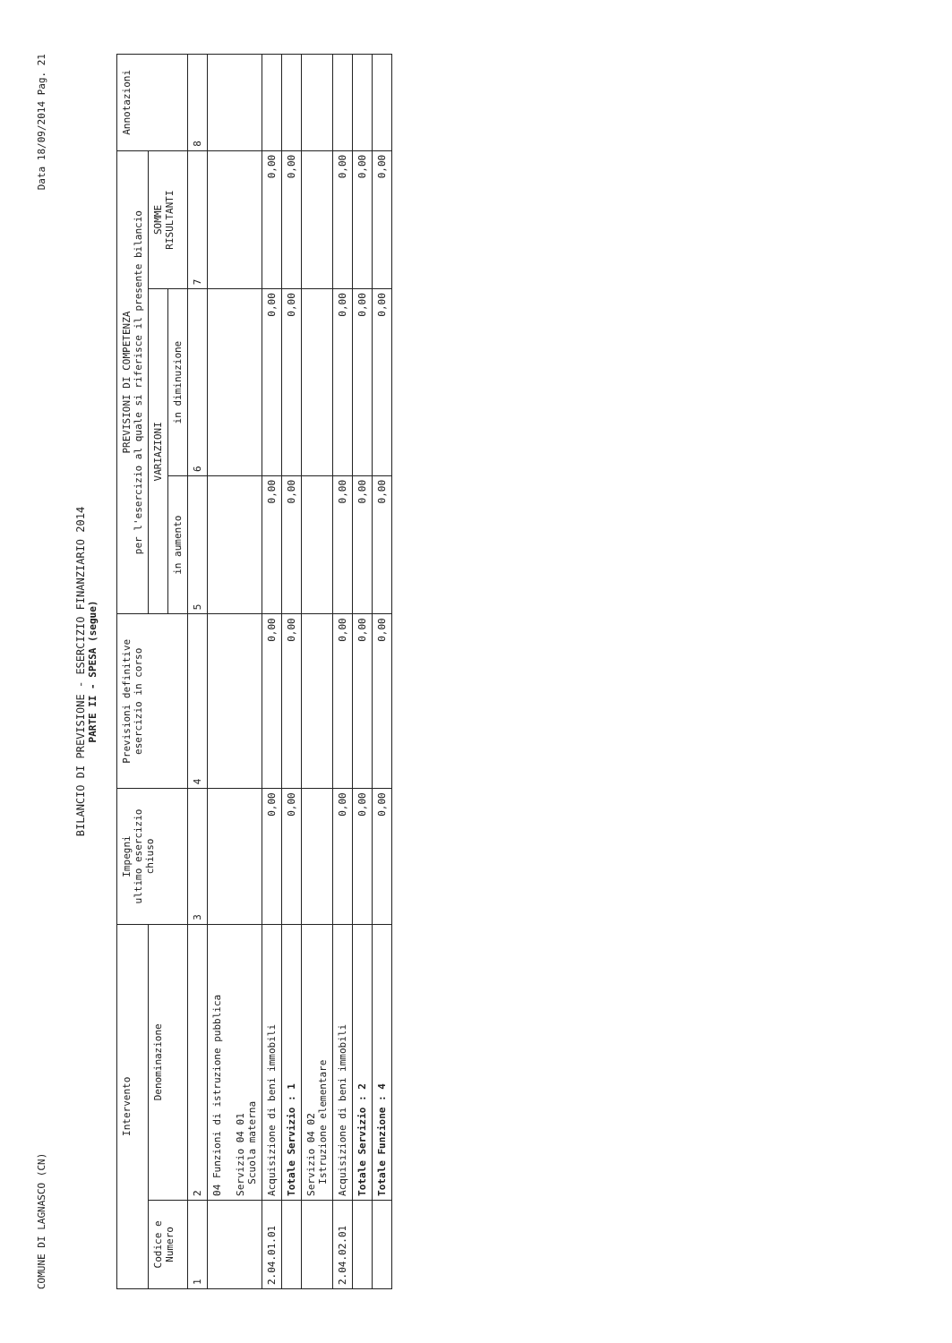COMUNE DI LAGNASCO (CN) Data 18/09/2014 Pag. 21
BILANCIO DI PREVISIONE - ESERCIZIO FINANZIARIO 2014
PARTE II - SPESA (segue)
| Intervento | | Impegni ultimo esercizio chiuso | Previsioni definitive esercizio in corso | PREVISIONI DI COMPETENZA per l'esercizio al quale si riferisce il presente bilancio | | | Annotazioni |
| --- | --- | --- | --- | --- | --- | --- | --- |
| Codice e Numero | Denominazione | | | VARIAZIONI | | SOMME RISULTANTI | |
| | | | | in aumento | in diminuzione | | |
| 1 | 2 | 3 | 4 | 5 | 6 | 7 | 8 |
| | 04 Funzioni di istruzione pubblica Servizio 04 01 Scuola materna | | | | | | |
| 2.04.01.01 | Acquisizione di beni immobili | 0,00 | 0,00 | 0,00 | 0,00 | 0,00 | |
| | Totale Servizio : 1 | 0,00 | 0,00 | 0,00 | 0,00 | 0,00 | |
| | Servizio 04 02 Istruzione elementare | | | | | | |
| 2.04.02.01 | Acquisizione di beni immobili | 0,00 | 0,00 | 0,00 | 0,00 | 0,00 | |
| | Totale Servizio : 2 | 0,00 | 0,00 | 0,00 | 0,00 | 0,00 | |
| | Totale Funzione : 4 | 0,00 | 0,00 | 0,00 | 0,00 | 0,00 | |